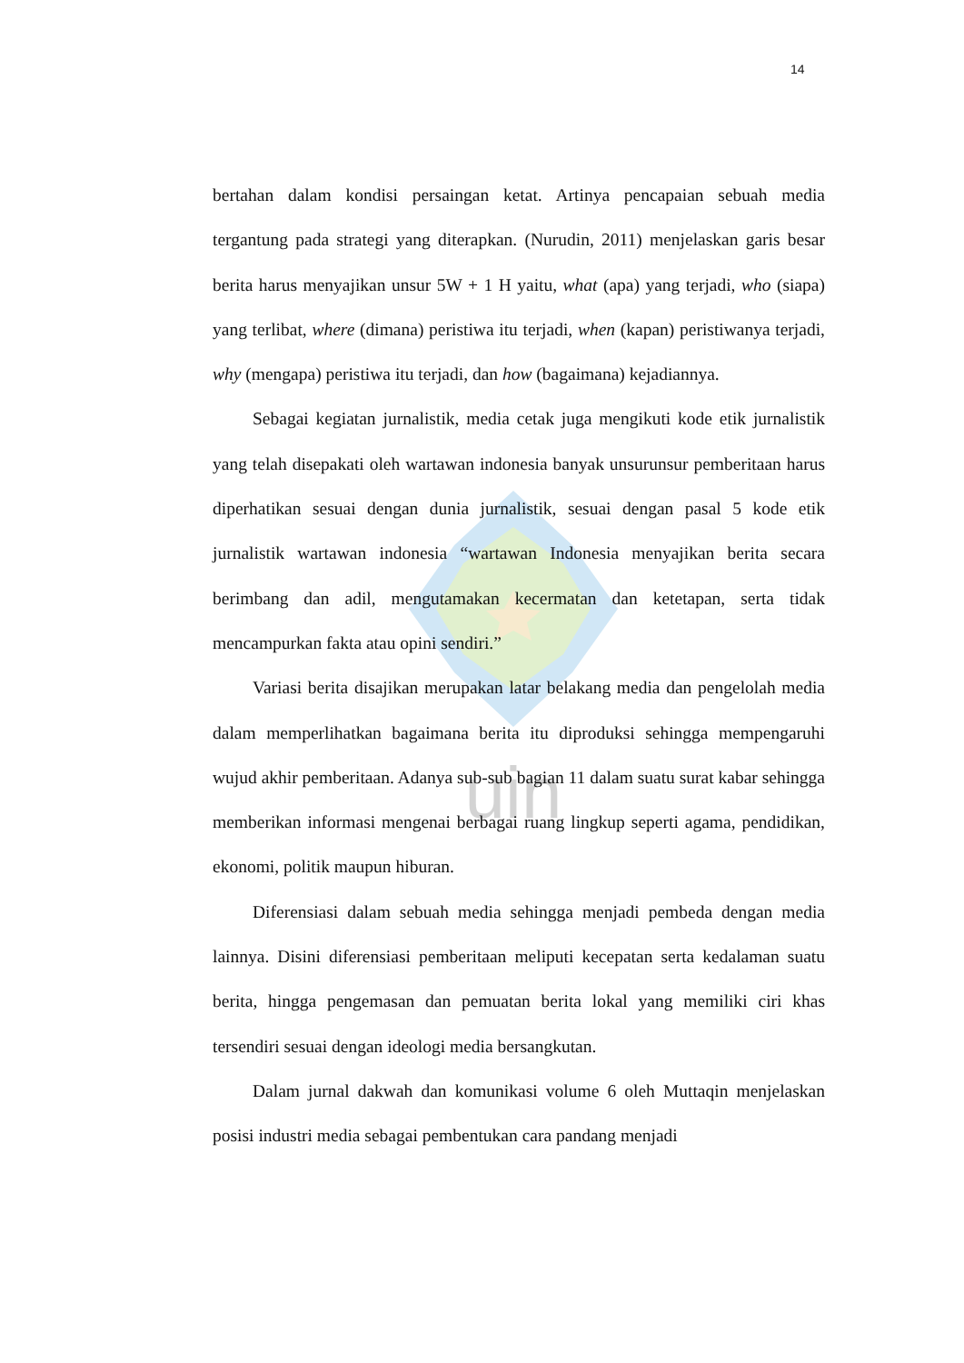14
uin
bertahan dalam kondisi persaingan ketat. Artinya pencapaian sebuah media tergantung pada strategi yang diterapkan. (Nurudin, 2011) menjelaskan garis besar berita harus menyajikan unsur 5W + 1 H yaitu, what (apa) yang terjadi, who (siapa) yang terlibat, where (dimana) peristiwa itu terjadi, when (kapan) peristiwanya terjadi, why (mengapa) peristiwa itu terjadi, dan how (bagaimana) kejadiannya.
Sebagai kegiatan jurnalistik, media cetak juga mengikuti kode etik jurnalistik yang telah disepakati oleh wartawan indonesia banyak unsurunsur pemberitaan harus diperhatikan sesuai dengan dunia jurnalistik, sesuai dengan pasal 5 kode etik jurnalistik wartawan indonesia “wartawan Indonesia menyajikan berita secara berimbang dan adil, mengutamakan kecermatan dan ketetapan, serta tidak mencampurkan fakta atau opini sendiri.”
Variasi berita disajikan merupakan latar belakang media dan pengelolah media dalam memperlihatkan bagaimana berita itu diproduksi sehingga mempengaruhi wujud akhir pemberitaan. Adanya sub-sub bagian 11 dalam suatu surat kabar sehingga memberikan informasi mengenai berbagai ruang lingkup seperti agama, pendidikan, ekonomi, politik maupun hiburan.
Diferensiasi dalam sebuah media sehingga menjadi pembeda dengan media lainnya. Disini diferensiasi pemberitaan meliputi kecepatan serta kedalaman suatu berita, hingga pengemasan dan pemuatan berita lokal yang memiliki ciri khas tersendiri sesuai dengan ideologi media bersangkutan.
Dalam jurnal dakwah dan komunikasi volume 6 oleh Muttaqin menjelaskan posisi industri media sebagai pembentukan cara pandang menjadi